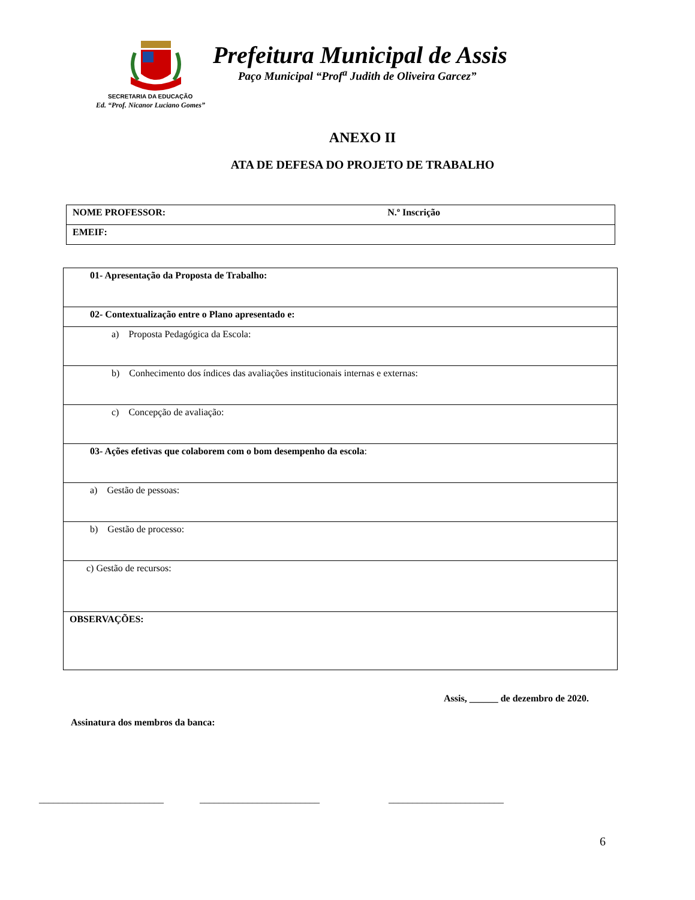Prefeitura Municipal de Assis
Paço Municipal “Prof<sup>a</sup> Judith de Oliveira Garcez”
SECRETARIA DA EDUCAÇÃO
Ed. “Prof. Nicanor Luciano Gomes”
ANEXO II
ATA DE DEFESA DO PROJETO DE TRABALHO
| NOME PROFESSOR: N.º Inscrição |
| EMEIF: |
| 01- Apresentação da Proposta de Trabalho: |
| 02- Contextualização entre o Plano apresentado e: |
| a) Proposta Pedagógica da Escola: |
| b) Conhecimento dos índices das avaliações institucionais internas e externas: |
| c) Concepção de avaliação: |
| 03- Ações efetivas que colaborem com o bom desempenho da escola : |
| a) Gestão de pessoas: |
| b) Gestão de processo: |
| c) Gestão de recursos: |
| OBSERVAÇÕES: |
Assis, ______ de dezembro de 2020.
Assinatura dos membros da banca:
__________________________ _________________________ ________________________
6